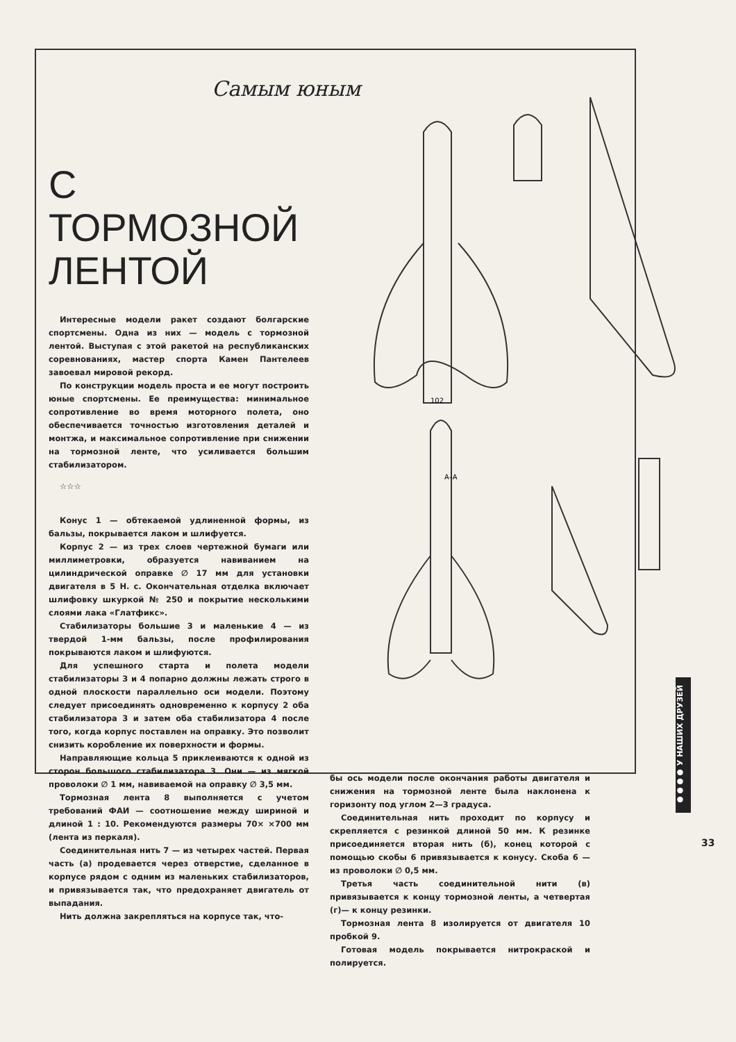102
А–А
Самым юным
С ТОРМОЗНОЙ ЛЕНТОЙ
Интересные модели ракет создают болгарские спортсмены. Одна из них — модель с тормозной лентой. Выступая с этой ракетой на республиканских соревнованиях, мастер спорта Камен Пантелеев завоевал мировой рекорд.
По конструкции модель проста и ее могут построить юные спортсмены. Ее преимущества: минимальное сопротивление во время моторного полета, оно обеспечивается точностью изготовления деталей и монтжа, и максимальное сопротивление при снижении на тормозной ленте, что усиливается большим стабилизатором.
☆☆☆
Конус 1 — обтекаемой удлиненной формы, из бальзы, покрывается лаком и шлифуется.
Корпус 2 — из трех слоев чертежной бумаги или миллиметровки, образуется навиванием на цилиндрической оправке ∅ 17 мм для установки двигателя в 5 Н. с. Окончательная отделка включает шлифовку шкуркой № 250 и покрытие несколькими слоями лака «Глатфикс».
Стабилизаторы большие 3 и маленькие 4 — из твердой 1-мм бальзы, после профилирования покрываются лаком и шлифуются.
Для успешного старта и полета модели стабилизаторы 3 и 4 попарно должны лежать строго в одной плоскости параллельно оси модели. Поэтому следует присоединять одновременно к корпусу 2 оба стабилизатора 3 и затем оба стабилизатора 4 после того, когда корпус поставлен на оправку. Это позволит снизить коробление их поверхности и формы.
Направляющие кольца 5 приклеиваются к одной из сторон большого стабилизатора 3. Они — из мягкой проволоки ∅ 1 мм, навиваемой на оправку ∅ 3,5 мм.
Тормозная лента 8 выполняется с учетом требований ФАИ — соотношение между шириной и длиной 1 : 10. Рекомендуются размеры 70× ×700 мм (лента из перкаля).
Соединительная нить 7 — из четырех частей. Первая часть (а) продевается через отверстие, сделанное в корпусе рядом с одним из маленьких стабилизаторов, и привязывается так, что предохраняет двигатель от выпадания.
Нить должна закрепляться на корпусе так, что-
бы ось модели после окончания работы двигателя и снижения на тормозной ленте была наклонена к горизонту под углом 2—3 градуса.
Соединительная нить проходит по корпусу и скрепляется с резинкой длиной 50 мм. К резинке присоединяется вторая нить (б), конец которой с помощью скобы 6 привязывается к конусу. Скоба 6 — из проволоки ∅ 0,5 мм.
Третья часть соединительной нити (в) привязывается к концу тормозной ленты, а четвертая (г)— к концу резинки.
Тормозная лента 8 изолируется от двигателя 10 пробкой 9.
Готовая модель покрывается нитрокраской и полируется.
●●●● У НАШИХ ДРУЗЕЙ
33